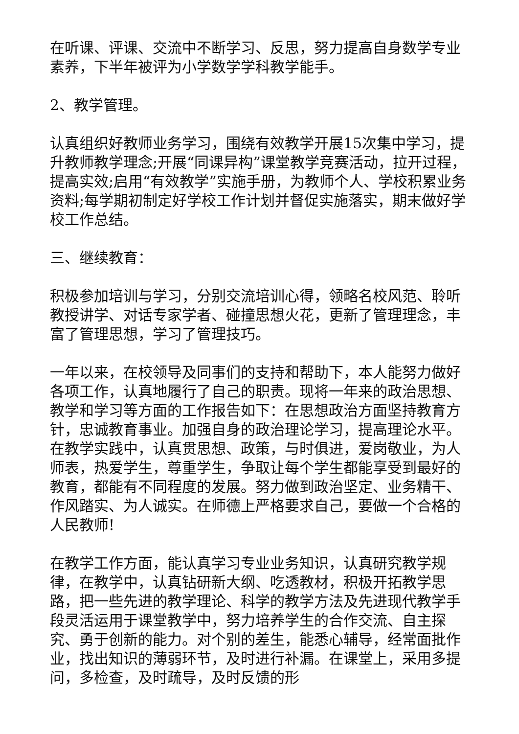在听课、评课、交流中不断学习、反思，努力提高自身数学专业素养，下半年被评为小学数学学科教学能手。
2、教学管理。
认真组织好教师业务学习，围绕有效教学开展15次集中学习，提升教师教学理念;开展“同课异构”课堂教学竞赛活动，拉开过程，提高实效;启用“有效教学”实施手册，为教师个人、学校积累业务资料;每学期初制定好学校工作计划并督促实施落实，期末做好学校工作总结。
三、继续教育：
积极参加培训与学习，分别交流培训心得，领略名校风范、聆听教授讲学、对话专家学者、碰撞思想火花，更新了管理理念，丰富了管理思想，学习了管理技巧。
一年以来，在校领导及同事们的支持和帮助下，本人能努力做好各项工作，认真地履行了自己的职责。现将一年来的政治思想、教学和学习等方面的工作报告如下：在思想政治方面坚持教育方针，忠诚教育事业。加强自身的政治理论学习，提高理论水平。在教学实践中，认真贯思想、政策，与时俱进，爱岗敬业，为人师表，热爱学生，尊重学生，争取让每个学生都能享受到最好的教育，都能有不同程度的发展。努力做到政治坚定、业务精干、作风踏实、为人诚实。在师德上严格要求自己，要做一个合格的人民教师!
在教学工作方面，能认真学习专业业务知识，认真研究教学规律，在教学中，认真钻研新大纲、吃透教材，积极开拓教学思路，把一些先进的教学理论、科学的教学方法及先进现代教学手段灵活运用于课堂教学中，努力培养学生的合作交流、自主探究、勇于创新的能力。对个别的差生，能悉心辅导，经常面批作业，找出知识的薄弱环节，及时进行补漏。在课堂上，采用多提问，多检查，及时疏导，及时反馈的形